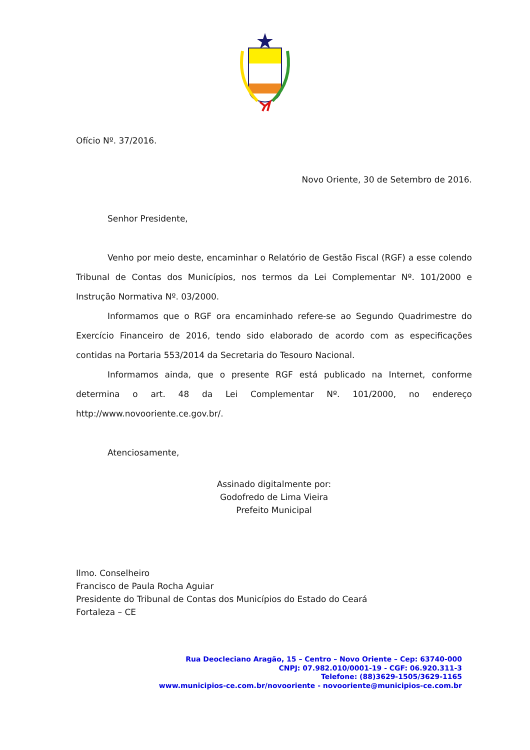Ofício Nº. 37/2016.
Novo Oriente, 30 de Setembro de 2016.
Senhor Presidente,
Venho por meio deste, encaminhar o Relatório de Gestão Fiscal (RGF) a esse colendo Tribunal de Contas dos Municípios, nos termos da Lei Complementar Nº. 101/2000 e Instrução Normativa Nº. 03/2000.
Informamos que o RGF ora encaminhado refere-se ao Segundo Quadrimestre do Exercício Financeiro de 2016, tendo sido elaborado de acordo com as especificações contidas na Portaria 553/2014 da Secretaria do Tesouro Nacional.
Informamos ainda, que o presente RGF está publicado na Internet, conforme determina o art. 48 da Lei Complementar Nº. 101/2000, no endereço http://www.novooriente.ce.gov.br/.
Atenciosamente,
Assinado digitalmente por:
Godofredo de Lima Vieira
Prefeito Municipal
Ilmo. Conselheiro
Francisco de Paula Rocha Aguiar
Presidente do Tribunal de Contas dos Municípios do Estado do Ceará
Fortaleza – CE
Rua Deocleciano Aragão, 15 – Centro – Novo Oriente – Cep: 63740-000
CNPJ: 07.982.010/0001-19 - CGF: 06.920.311-3
Telefone: (88)3629-1505/3629-1165
www.municipios-ce.com.br/novooriente - novooriente@municipios-ce.com.br